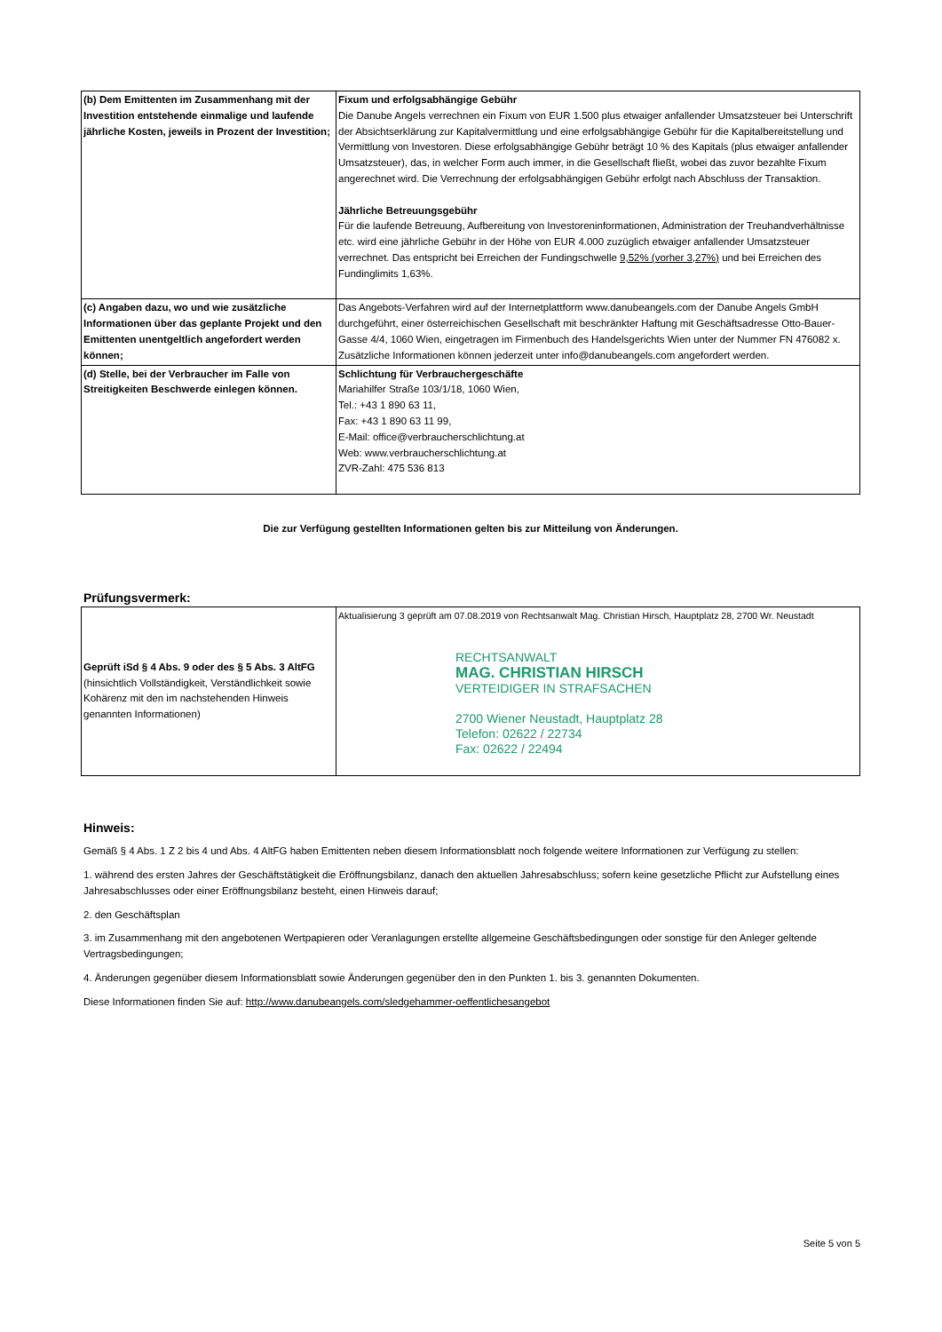| (b) Dem Emittenten im Zusammenhang mit der Investition entstehende einmalige und laufende jährliche Kosten, jeweils in Prozent der Investition; | Fixum und erfolgsabhängige Gebühr Die Danube Angels verrechnen ein Fixum von EUR 1.500 plus etwaiger anfallender Umsatzsteuer bei Unterschrift der Absichtserklärung zur Kapitalvermittlung und eine erfolgsabhängige Gebühr für die Kapitalbereitstellung und Vermittlung von Investoren. Diese erfolgsabhängige Gebühr beträgt 10 % des Kapitals (plus etwaiger anfallender Umsatzsteuer), das, in welcher Form auch immer, in die Gesellschaft fließt, wobei das zuvor bezahlte Fixum angerechnet wird. Die Verrechnung der erfolgsabhängigen Gebühr erfolgt nach Abschluss der Transaktion. Jährliche Betreuungsgebühr Für die laufende Betreuung, Aufbereitung von Investoreninformationen, Administration der Treuhandverhältnisse etc. wird eine jährliche Gebühr in der Höhe von EUR 4.000 zuzüglich etwaiger anfallender Umsatzsteuer verrechnet. Das entspricht bei Erreichen der Fundingschwelle 9,52% (vorher 3,27%) und bei Erreichen des Fundinglimits 1,63%. |
| (c) Angaben dazu, wo und wie zusätzliche Informationen über das geplante Projekt und den Emittenten unentgeltlich angefordert werden können; | Das Angebots-Verfahren wird auf der Internetplattform www.danubeangels.com der Danube Angels GmbH durchgeführt, einer österreichischen Gesellschaft mit beschränkter Haftung mit Geschäftsadresse Otto-Bauer-Gasse 4/4, 1060 Wien, eingetragen im Firmenbuch des Handelsgerichts Wien unter der Nummer FN 476082 x. Zusätzliche Informationen können jederzeit unter info@danubeangels.com angefordert werden. |
| (d) Stelle, bei der Verbraucher im Falle von Streitigkeiten Beschwerde einlegen können. | Schlichtung für Verbrauchergeschäfte Mariahilfer Straße 103/1/18, 1060 Wien, Tel.: +43 1 890 63 11, Fax: +43 1 890 63 11 99, E-Mail: office@verbraucherschlichtung.at Web: www.verbraucherschlichtung.at ZVR-Zahl: 475 536 813 |
Die zur Verfügung gestellten Informationen gelten bis zur Mitteilung von Änderungen.
Prüfungsvermerk:
| Geprüft iSd § 4 Abs. 9 oder des § 5 Abs. 3 AltFG (hinsichtlich Vollständigkeit, Verständlichkeit sowie Kohärenz mit den im nachstehenden Hinweis genannten Informationen) | Aktualisierung 3 geprüft am 07.08.2019 von Rechtsanwalt Mag. Christian Hirsch, Hauptplatz 28, 2700 Wr. Neustadt RECHTSANWALT MAG. CHRISTIAN HIRSCH VERTEIDIGER IN STRAFSACHEN 2700 Wiener Neustadt, Hauptplatz 28 Telefon: 02622 / 22734 Fax: 02622 / 22494 |
Hinweis:
Gemäß § 4 Abs. 1 Z 2 bis 4 und Abs. 4 AltFG haben Emittenten neben diesem Informationsblatt noch folgende weitere Informationen zur Verfügung zu stellen:
1. während des ersten Jahres der Geschäftstätigkeit die Eröffnungsbilanz, danach den aktuellen Jahresabschluss; sofern keine gesetzliche Pflicht zur Aufstellung eines Jahresabschlusses oder einer Eröffnungsbilanz besteht, einen Hinweis darauf;
2. den Geschäftsplan
3. im Zusammenhang mit den angebotenen Wertpapieren oder Veranlagungen erstellte allgemeine Geschäftsbedingungen oder sonstige für den Anleger geltende Vertragsbedingungen;
4. Änderungen gegenüber diesem Informationsblatt sowie Änderungen gegenüber den in den Punkten 1. bis 3. genannten Dokumenten.
Diese Informationen finden Sie auf: http://www.danubeangels.com/sledgehammer-oeffentlichesangebot
Seite 5 von 5